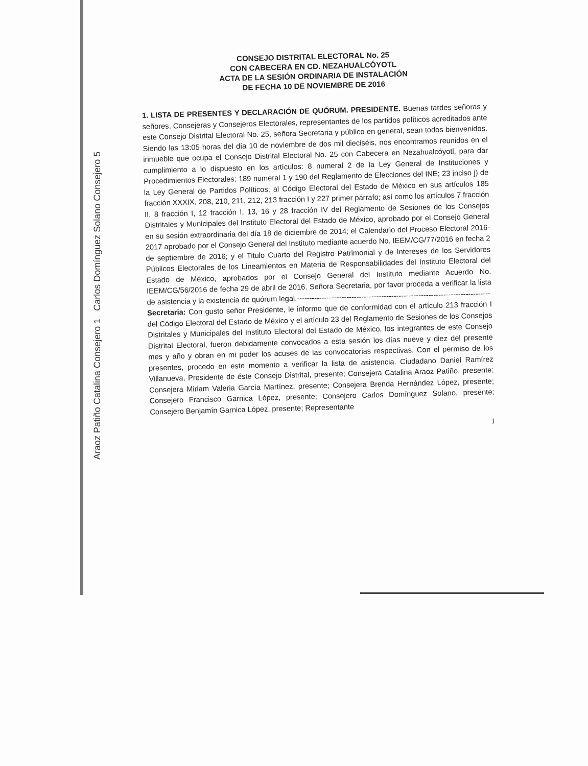CONSEJO DISTRITAL ELECTORAL No. 25
CON CABECERA EN CD. NEZAHUALCÓYOTL
ACTA DE LA SESIÓN ORDINARIA DE INSTALACIÓN
DE FECHA 10 DE NOVIEMBRE DE 2016
1. LISTA DE PRESENTES Y DECLARACIÓN DE QUÓRUM. PRESIDENTE. Buenas tardes señoras y señores, Consejeras y Consejeros Electorales, representantes de los partidos políticos acreditados ante este Consejo Distrital Electoral No. 25, señora Secretaria y público en general, sean todos bienvenidos. Siendo las 13:05 horas del día 10 de noviembre de dos mil dieciséis, nos encontramos reunidos en el inmueble que ocupa el Consejo Distrital Electoral No. 25 con Cabecera en Nezahualcóyotl, para dar cumplimiento a lo dispuesto en los artículos: 8 numeral 2 de la Ley General de Instituciones y Procedimientos Electorales; 189 numeral 1 y 190 del Reglamento de Elecciones del INE; 23 inciso j) de la Ley General de Partidos Políticos; al Código Electoral del Estado de México en sus artículos 185 fracción XXXIX, 208, 210, 211, 212, 213 fracción I y 227 primer párrafo; así como los artículos 7 fracción II, 8 fracción I, 12 fracción I, 13, 16 y 28 fracción IV del Reglamento de Sesiones de los Consejos Distritales y Municipales del Instituto Electoral del Estado de México, aprobado por el Consejo General en su sesión extraordinaria del día 18 de diciembre de 2014; el Calendario del Proceso Electoral 2016-2017 aprobado por el Consejo General del Instituto mediante acuerdo No. IEEM/CG/77/2016 en fecha 2 de septiembre de 2016; y el Titulo Cuarto del Registro Patrimonial y de Intereses de los Servidores Públicos Electorales de los Lineamientos en Materia de Responsabilidades del Instituto Electoral del Estado de México, aprobados por el Consejo General del Instituto mediante Acuerdo No. IEEM/CG/56/2016 de fecha 29 de abril de 2016. Señora Secretaria, por favor proceda a verificar la lista de asistencia y la existencia de quórum legal.------------------------------------------------------------------------------
Secretaria: Con gusto señor Presidente, le informo que de conformidad con el artículo 213 fracción I del Código Electoral del Estado de México y el artículo 23 del Reglamento de Sesiones de los Consejos Distritales y Municipales del Instituto Electoral del Estado de México, los integrantes de este Consejo Distrital Electoral, fueron debidamente convocados a esta sesión los días nueve y diez del presente mes y año y obran en mi poder los acuses de las convocatorias respectivas. Con el permiso de los presentes, procedo en este momento a verificar la lista de asistencia. Ciudadano Daniel Ramírez Villanueva, Presidente de éste Consejo Distrital, presente; Consejera Catalina Araoz Patiño, presente; Consejera Miriam Valeria García Martínez, presente; Consejera Brenda Hernández López, presente; Consejero Francisco Garnica López, presente; Consejero Carlos Domínguez Solano, presente; Consejero Benjamín Garnica López, presente; Representante
1
Araoz Patiño Catalina Consejero 1 Carlos Domínguez Solano Consejero 5